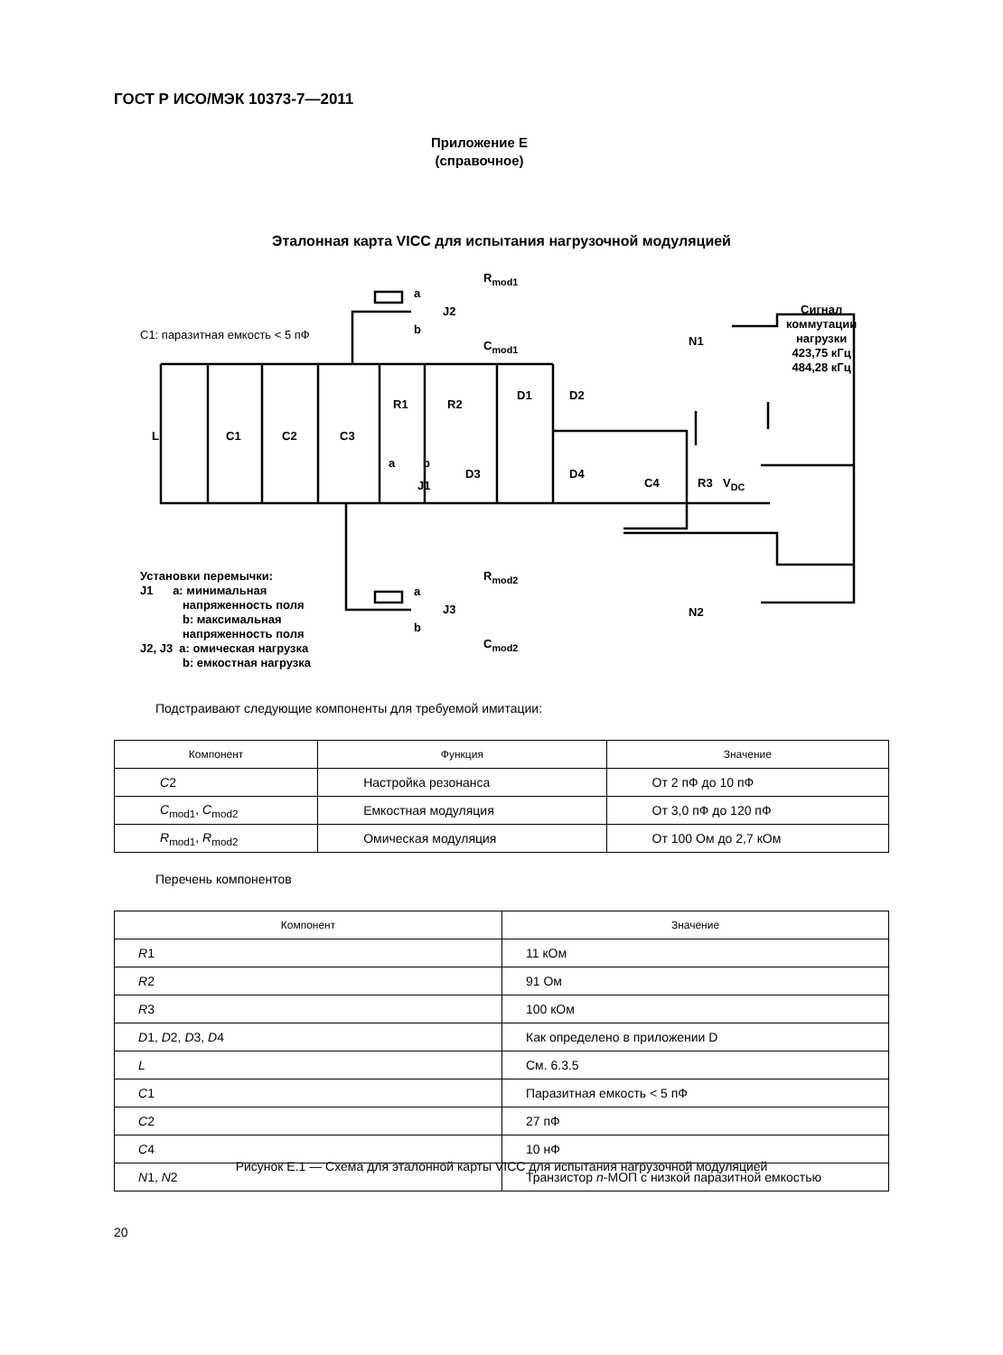ГОСТ Р ИСО/МЭК 10373-7—2011
Приложение E
(справочное)
Эталонная карта VICC для испытания нагрузочной модуляцией
R<sub>mod1</sub>
a
J2
b
C<sub>mod1</sub>
C1: паразитная емкость < 5 пФ N1
Сигнал
коммутации
нагрузки
423,75 кГц
484,28 кГц
L C1 C2 C3
R1 R2
a b
J1
D1 D2
D3 D4
C4 R3 V<sub>DC</sub>
Установки перемычки:
J1 a: минимальная
напряженность поля
b: максимальная
напряженность поля
J2, J3 a: омическая нагрузка
b: емкостная нагрузка
R<sub>mod2</sub>
a
J3
b
C<sub>mod2</sub>
N2
Подстраивают следующие компоненты для требуемой имитации:
| Компонент | Функция | Значение |
| --- | --- | --- |
| C 2 | Настройка резонанса | От 2 пФ до 10 пФ |
| C<sub>mod1</sub>, C<sub>mod2</sub> | Емкостная модуляция | От 3,0 пФ до 120 пФ |
| R<sub>mod1</sub>, R<sub>mod2</sub> | Омическая модуляция | От 100 Ом до 2,7 кОм |
Перечень компонентов
| Компонент | Значение |
| --- | --- |
| R 1 | 11 кОм |
| R 2 | 91 Ом |
| R 3 | 100 кОм |
| D 1, D 2, D 3, D 4 | Как определено в приложении D |
| L | См. 6.3.5 |
| C 1 | Паразитная емкость < 5 пФ |
| C 2 | 27 пФ |
| C 4 | 10 нФ |
| N 1, N 2 | Транзистор n -МОП с низкой паразитной емкостью |
Рисунок E.1 — Схема для эталонной карты VICC для испытания нагрузочной модуляцией
20